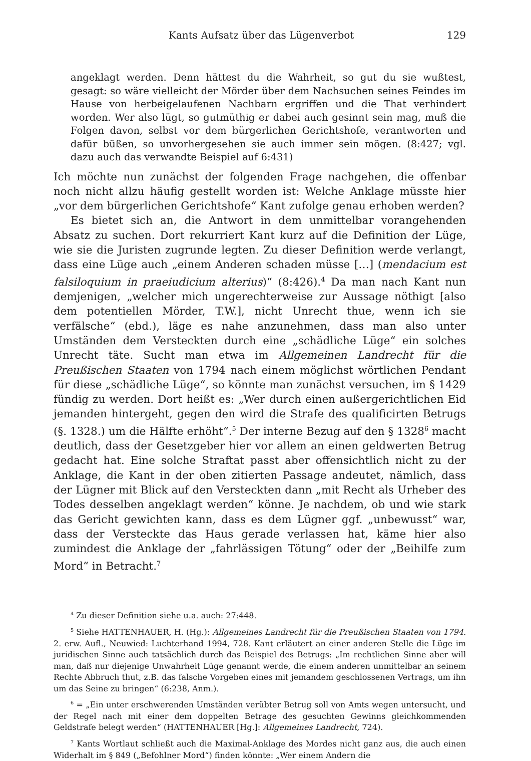Kants Aufsatz über das Lügenverbot 129
angeklagt werden. Denn hättest du die Wahrheit, so gut du sie wußtest, gesagt: so wäre vielleicht der Mörder über dem Nachsuchen seines Feindes im Hause von herbeigelaufenen Nachbarn ergriffen und die That verhindert worden. Wer also lügt, so gutmüthig er dabei auch gesinnt sein mag, muß die Folgen davon, selbst vor dem bürgerlichen Gerichtshofe, verantworten und dafür büßen, so unvorhergesehen sie auch immer sein mögen. (8:427; vgl. dazu auch das verwandte Beispiel auf 6:431)
Ich möchte nun zunächst der folgenden Frage nachgehen, die offenbar noch nicht allzu häufig gestellt worden ist: Welche Anklage müsste hier „vor dem bürgerlichen Gerichtshofe“ Kant zufolge genau erhoben werden?
Es bietet sich an, die Antwort in dem unmittelbar vorangehenden Absatz zu suchen. Dort rekurriert Kant kurz auf die Definition der Lüge, wie sie die Juristen zugrunde legten. Zu dieser Definition werde verlangt, dass eine Lüge auch „einem Anderen schaden müsse […] (mendacium est falsiloquium in praeiudicium alterius)“ (8:426).<sup>4</sup> Da man nach Kant nun demjenigen, „welcher mich ungerechterweise zur Aussage nöthigt [also dem potentiellen Mörder, T.W.], nicht Unrecht thue, wenn ich sie verfälsche“ (ebd.), läge es nahe anzunehmen, dass man also unter Umständen dem Versteckten durch eine „schädliche Lüge“ ein solches Unrecht täte. Sucht man etwa im Allgemeinen Landrecht für die Preußischen Staaten von 1794 nach einem möglichst wörtlichen Pendant für diese „schädliche Lüge“, so könnte man zunächst versuchen, im § 1429 fündig zu werden. Dort heißt es: „Wer durch einen außergerichtlichen Eid jemanden hintergeht, gegen den wird die Strafe des qualificirten Betrugs (§. 1328.) um die Hälfte erhöht“.<sup>5</sup> Der interne Bezug auf den § 1328<sup>6</sup> macht deutlich, dass der Gesetzgeber hier vor allem an einen geldwerten Betrug gedacht hat. Eine solche Straftat passt aber offensichtlich nicht zu der Anklage, die Kant in der oben zitierten Passage andeutet, nämlich, dass der Lügner mit Blick auf den Versteckten dann „mit Recht als Urheber des Todes desselben angeklagt werden“ könne. Je nachdem, ob und wie stark das Gericht gewichten kann, dass es dem Lügner ggf. „unbewusst“ war, dass der Versteckte das Haus gerade verlassen hat, käme hier also zumindest die Anklage der „fahrlässigen Tötung“ oder der „Beihilfe zum Mord“ in Betracht.<sup>7</sup>
<sup>4</sup> Zu dieser Definition siehe u.a. auch: 27:448.
<sup>5</sup> Siehe HATTENHAUER, H. (Hg.): Allgemeines Landrecht für die Preußischen Staaten von 1794. 2. erw. Aufl., Neuwied: Luchterhand 1994, 728. Kant erläutert an einer anderen Stelle die Lüge im juridischen Sinne auch tatsächlich durch das Beispiel des Betrugs: „Im rechtlichen Sinne aber will man, daß nur diejenige Unwahrheit Lüge genannt werde, die einem anderen unmittelbar an seinem Rechte Abbruch thut, z.B. das falsche Vorgeben eines mit jemandem geschlossenen Vertrags, um ihn um das Seine zu bringen“ (6:238, Anm.).
<sup>6</sup> = „Ein unter erschwerenden Umständen verübter Betrug soll von Amts wegen untersucht, und der Regel nach mit einer dem doppelten Betrage des gesuchten Gewinns gleichkommenden Geldstrafe belegt werden“ (HATTENHAUER [Hg.]: Allgemeines Landrecht, 724).
<sup>7</sup> Kants Wortlaut schließt auch die Maximal-Anklage des Mordes nicht ganz aus, die auch einen Widerhalt im § 849 („Befohlner Mord“) finden könnte: „Wer einem Andern die